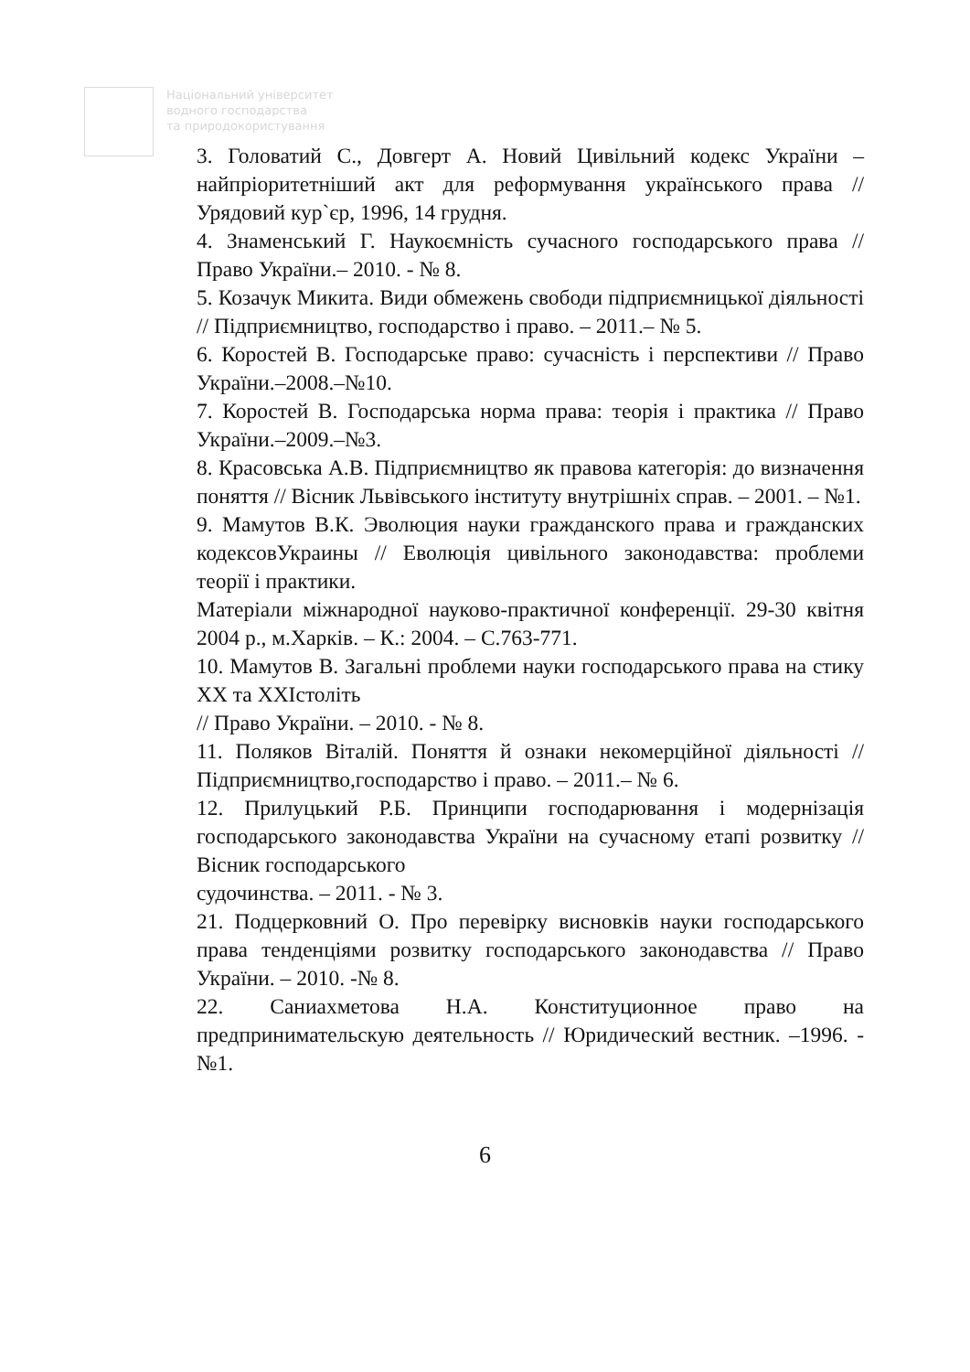Національний університет
водного господарства
та природокористування
3. Головатий С., Довгерт А. Новий Цивільний кодекс України – найпріоритетніший акт для реформування українського права // Урядовий кур`єр, 1996, 14 грудня.
4. Знаменський Г. Наукоємність сучасного господарського права // Право України.– 2010. - № 8.
5. Козачук Микита. Види обмежень свободи підприємницької діяльності // Підприємництво, господарство і право. – 2011.– № 5.
6. Коростей В. Господарське право: сучасність і перспективи // Право України.–2008.–№10.
7. Коростей В. Господарська норма права: теорія і практика // Право України.–2009.–№3.
8. Красовська А.В. Підприємництво як правова категорія: до визначення поняття // Вісник Львівського інституту внутрішніх справ. – 2001. – №1.
9. Мамутов В.К. Эволюция науки гражданского права и гражданских кодексовУкраины // Еволюція цивільного законодавства: проблеми теорії і практики.
Матеріали міжнародної науково-практичної конференції. 29-30 квітня 2004 р., м.Харків. – К.: 2004. – С.763-771.
10. Мамутов В. Загальні проблеми науки господарського права на стику ХХ та ХХІстоліть
// Право України. – 2010. - № 8.
11. Поляков Віталій. Поняття й ознаки некомерційної діяльності // Підприємництво,господарство і право. – 2011.– № 6.
12. Прилуцький Р.Б. Принципи господарювання і модернізація господарського законодавства України на сучасному етапі розвитку // Вісник господарського
судочинства. – 2011. - № 3.
21. Подцерковний О. Про перевірку висновків науки господарського права тенденціями розвитку господарського законодавства // Право України. – 2010. -№ 8.
22. Саниахметова Н.А. Конституционное право на предпринимательскую деятельность // Юридический вестник. –1996. -№1.
6